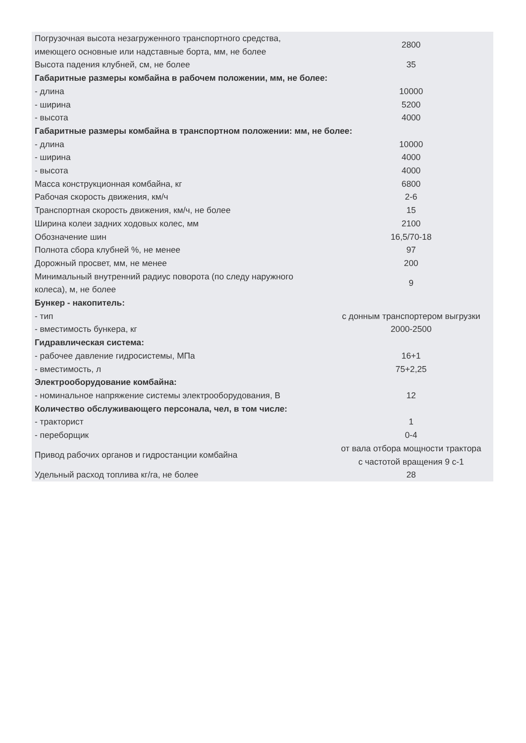| Погрузочная высота незагруженного транспортного средства, имеющего основные или надставные борта, мм, не более | 2800 |
| Высота падения клубней, см, не более | 35 |
| Габаритные размеры комбайна в рабочем положении, мм, не более: | |
| - длина | 10000 |
| - ширина | 5200 |
| - высота | 4000 |
| Габаритные размеры комбайна в транспортном положении: мм, не более: | |
| - длина | 10000 |
| - ширина | 4000 |
| - высота | 4000 |
| Масса конструкционная комбайна, кг | 6800 |
| Рабочая скорость движения, км/ч | 2-6 |
| Транспортная скорость движения, км/ч, не более | 15 |
| Ширина колеи задних ходовых колес, мм | 2100 |
| Обозначение шин | 16,5/70-18 |
| Полнота сбора клубней %, не менее | 97 |
| Дорожный просвет, мм, не менее | 200 |
| Минимальный внутренний радиус поворота (по следу наружного колеса), м, не более | 9 |
| Бункер - накопитель: | |
| - тип | с донным транспортером выгрузки |
| - вместимость бункера, кг | 2000-2500 |
| Гидравлическая система: | |
| - рабочее давление гидросистемы, МПа | 16+1 |
| - вместимость, л | 75+2,25 |
| Электрооборудование комбайна: | |
| - номинальное напряжение системы электрооборудования, В | 12 |
| Количество обслуживающего персонала, чел, в том числе: | |
| - тракторист | 1 |
| - переборщик | 0-4 |
| Привод рабочих органов и гидростанции комбайна | от вала отбора мощности трактора с частотой вращения 9 с-1 |
| Удельный расход топлива кг/га, не более | 28 |